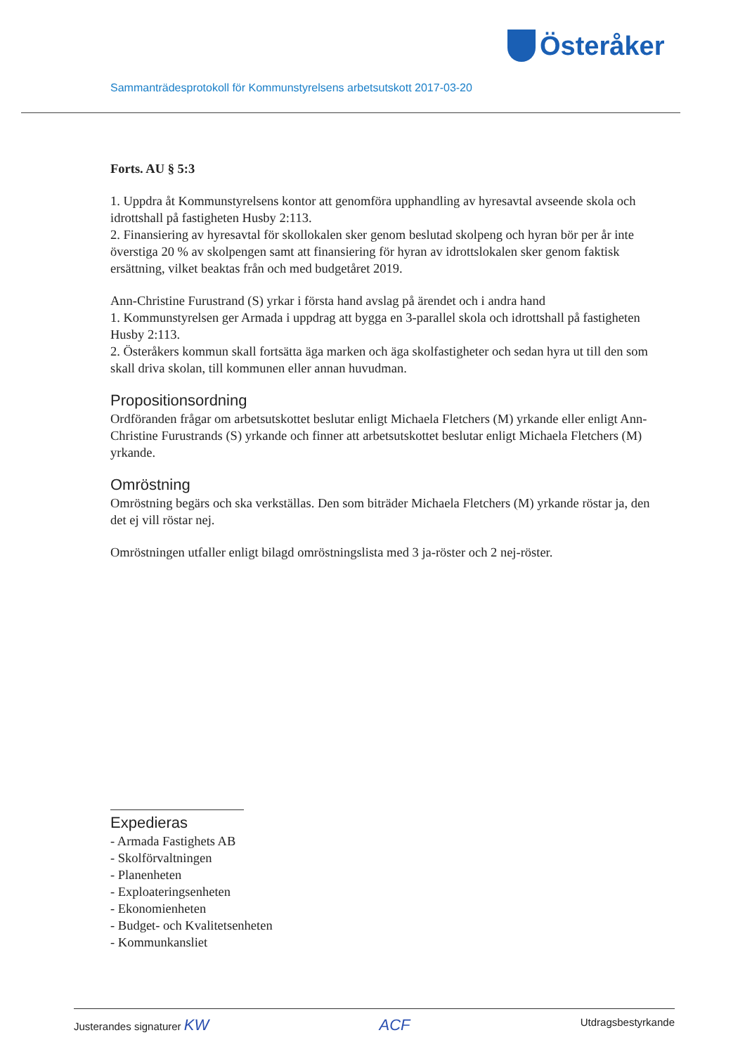Österåker
Sammanträdesprotokoll för Kommunstyrelsens arbetsutskott 2017-03-20
Forts. AU § 5:3
1. Uppdra åt Kommunstyrelsens kontor att genomföra upphandling av hyresavtal avseende skola och idrottshall på fastigheten Husby 2:113.
2. Finansiering av hyresavtal för skollokalen sker genom beslutad skolpeng och hyran bör per år inte överstiga 20 % av skolpengen samt att finansiering för hyran av idrottslokalen sker genom faktisk ersättning, vilket beaktas från och med budgetåret 2019.
Ann-Christine Furustrand (S) yrkar i första hand avslag på ärendet och i andra hand
1. Kommunstyrelsen ger Armada i uppdrag att bygga en 3-parallel skola och idrottshall på fastigheten Husby 2:113.
2. Österåkers kommun skall fortsätta äga marken och äga skolfastigheter och sedan hyra ut till den som skall driva skolan, till kommunen eller annan huvudman.
Propositionsordning
Ordföranden frågar om arbetsutskottet beslutar enligt Michaela Fletchers (M) yrkande eller enligt Ann-Christine Furustrands (S) yrkande och finner att arbetsutskottet beslutar enligt Michaela Fletchers (M) yrkande.
Omröstning
Omröstning begärs och ska verkställas. Den som biträder Michaela Fletchers (M) yrkande röstar ja, den det ej vill röstar nej.
Omröstningen utfaller enligt bilagd omröstningslista med 3 ja-röster och 2 nej-röster.
Expedieras
- Armada Fastighets AB
- Skolförvaltningen
- Planenheten
- Exploateringsenheten
- Ekonomienheten
- Budget- och Kvalitetsenheten
- Kommunkansliet
Justerandes signaturer KW ACF Utdragsbestyrkande